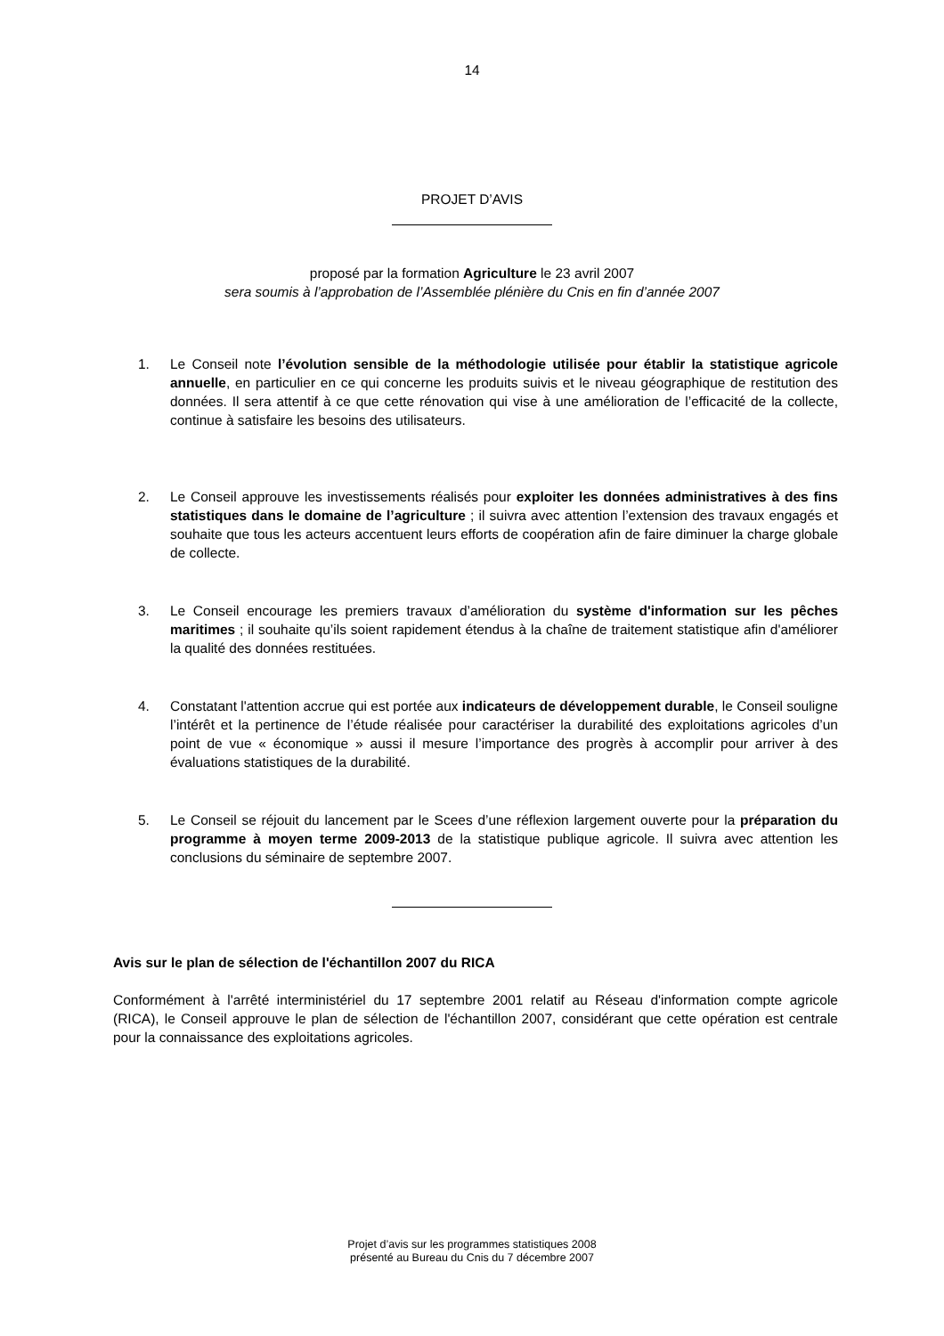14
PROJET D’AVIS
proposé par la formation Agriculture le 23 avril 2007
sera soumis à l’approbation de l’Assemblée plénière du Cnis en fin d’année 2007
1. Le Conseil note l’évolution sensible de la méthodologie utilisée pour établir la statistique agricole annuelle, en particulier en ce qui concerne les produits suivis et le niveau géographique de restitution des données. Il sera attentif à ce que cette rénovation qui vise à une amélioration de l’efficacité de la collecte, continue à satisfaire les besoins des utilisateurs.
2. Le Conseil approuve les investissements réalisés pour exploiter les données administratives à des fins statistiques dans le domaine de l’agriculture ; il suivra avec attention l’extension des travaux engagés et souhaite que tous les acteurs accentuent leurs efforts de coopération afin de faire diminuer la charge globale de collecte.
3. Le Conseil encourage les premiers travaux d’amélioration du système d'information sur les pêches maritimes ; il souhaite qu’ils soient rapidement étendus à la chaîne de traitement statistique afin d'améliorer la qualité des données restituées.
4. Constatant l'attention accrue qui est portée aux indicateurs de développement durable, le Conseil souligne l’intérêt et la pertinence de l’étude réalisée pour caractériser la durabilité des exploitations agricoles d’un point de vue « économique » aussi il mesure l’importance des progrès à accomplir pour arriver à des évaluations statistiques de la durabilité.
5. Le Conseil se réjouit du lancement par le Scees d’une réflexion largement ouverte pour la préparation du programme à moyen terme 2009-2013 de la statistique publique agricole. Il suivra avec attention les conclusions du séminaire de septembre 2007.
Avis sur le plan de sélection de l'échantillon 2007 du RICA
Conformément à l'arrêté interministériel du 17 septembre 2001 relatif au Réseau d'information compte agricole (RICA), le Conseil approuve le plan de sélection de l'échantillon 2007, considérant que cette opération est centrale pour la connaissance des exploitations agricoles.
Projet d’avis sur les programmes statistiques 2008
présenté au Bureau du Cnis du 7 décembre 2007